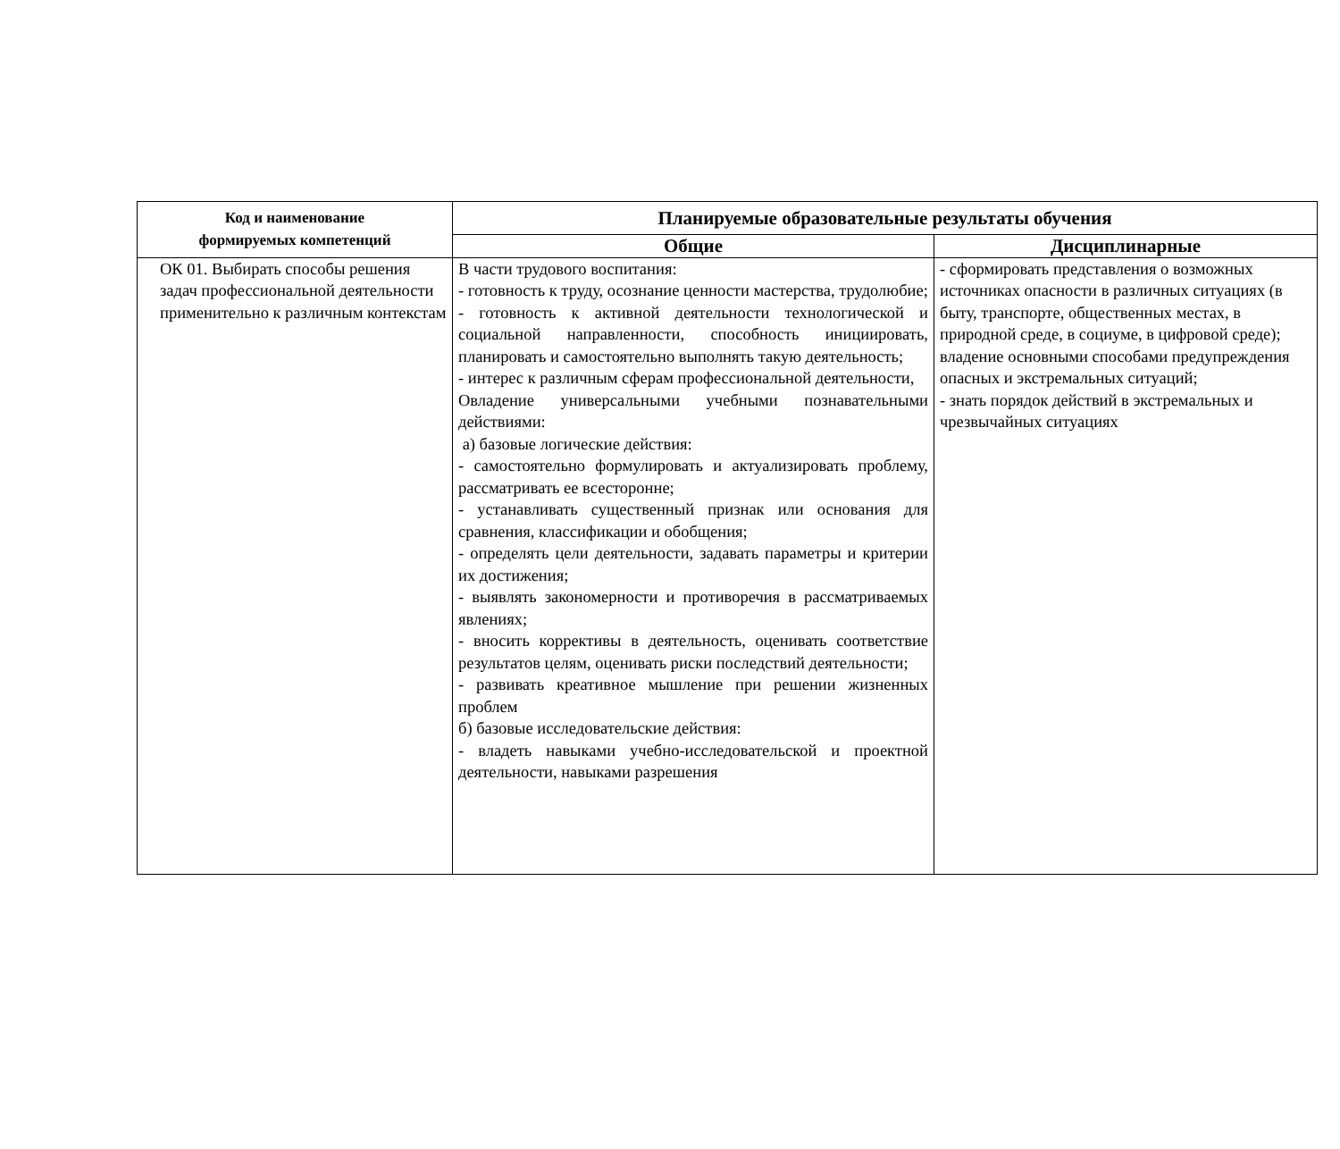| Код и наименование формируемых компетенций | Планируемые образовательные результаты обучения | |
| --- | --- | --- |
| | Общие | Дисциплинарные |
| ОК 01. Выбирать способы решения задач профессиональной деятельности применительно к различным контекстам | В части трудового воспитания: - готовность к труду, осознание ценности мастерства, трудолюбие; - готовность к активной деятельности технологической и социальной направленности, способность инициировать, планировать и самостоятельно выполнять такую деятельность; - интерес к различным сферам профессиональной деятельности, Овладение универсальными учебными познавательными действиями: а) базовые логические действия: - самостоятельно формулировать и актуализировать проблему, рассматривать ее всесторонне; - устанавливать существенный признак или основания для сравнения, классификации и обобщения; - определять цели деятельности, задавать параметры и критерии их достижения; - выявлять закономерности и противоречия в рассматриваемых явлениях; - вносить коррективы в деятельность, оценивать соответствие результатов целям, оценивать риски последствий деятельности; - развивать креативное мышление при решении жизненных проблем б) базовые исследовательские действия: - владеть навыками учебно-исследовательской и проектной деятельности, навыками разрешения | - сформировать представления о возможных источниках опасности в различных ситуациях (в быту, транспорте, общественных местах, в природной среде, в социуме, в цифровой среде); владение основными способами предупреждения опасных и экстремальных ситуаций; - знать порядок действий в экстремальных и чрезвычайных ситуациях |